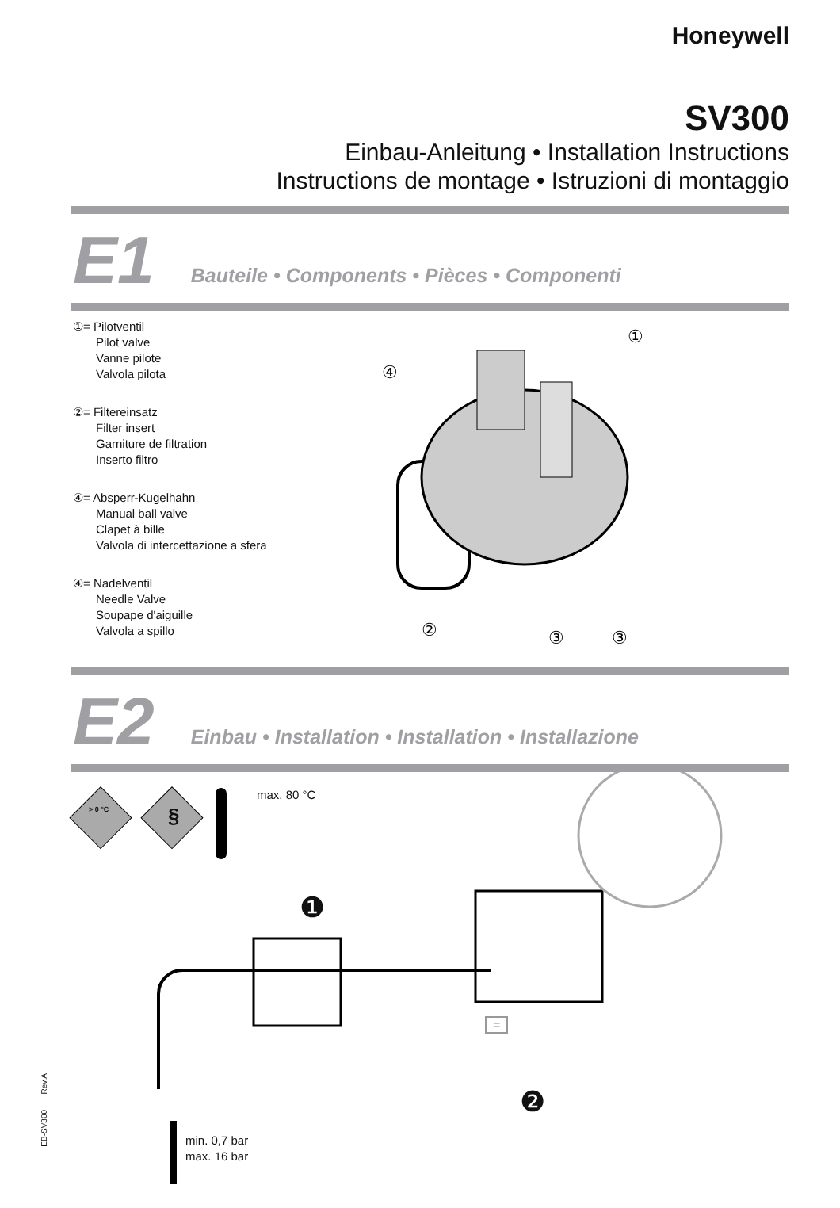Honeywell
SV300
Einbau-Anleitung • Installation Instructions
Instructions de montage • Istruzioni di montaggio
E1 Bauteile • Components • Pièces • Componenti
①= Pilotventil
Pilot valve
Vanne pilote
Valvola pilota
②= Filtereinsatz
Filter insert
Garniture de filtration
Inserto filtro
④= Absperr-Kugelhahn
Manual ball valve
Clapet à bille
Valvola di intercettazione a sfera
④= Nadelventil
Needle Valve
Soupape d'aiguille
Valvola a spillo
①
④
②
③
③
E2 Einbau • Installation • Installation • Installazione
max. 80 °C
> 0 °C §
❶
❷
=
min. 0,7 bar
max. 16 bar
EB-SV300 Rev.A